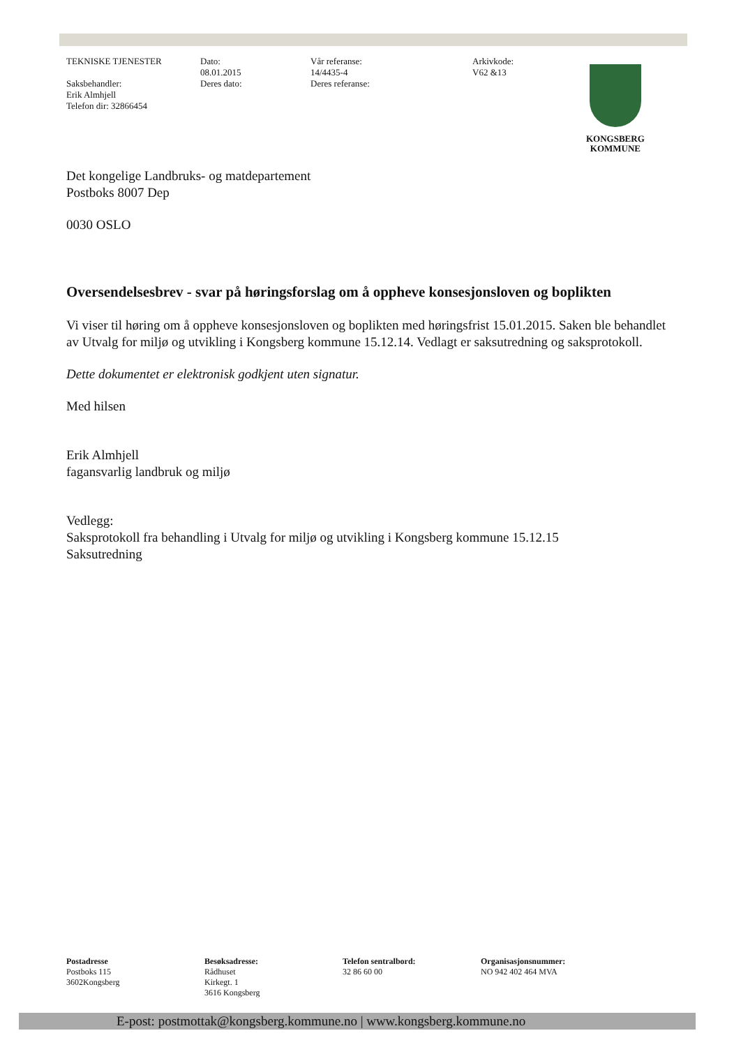TEKNISKE TJENESTER
Saksbehandler:
Erik Almhjell
Telefon dir: 32866454
Dato:
08.01.2015
Deres dato:
Vår referanse:
14/4435-4
Deres referanse:
Arkivkode:
V62 &13
KONGSBERG
KOMMUNE
Det kongelige Landbruks- og matdepartement
Postboks 8007 Dep
0030 OSLO
Oversendelsesbrev - svar på høringsforslag om å oppheve konsesjonsloven og boplikten
Vi viser til høring om å oppheve konsesjonsloven og boplikten med høringsfrist 15.01.2015. Saken ble behandlet av Utvalg for miljø og utvikling i Kongsberg kommune 15.12.14. Vedlagt er saksutredning og saksprotokoll.
Dette dokumentet er elektronisk godkjent uten signatur.
Med hilsen
Erik Almhjell
fagansvarlig landbruk og miljø
Vedlegg:
Saksprotokoll fra behandling i Utvalg for miljø og utvikling i Kongsberg kommune 15.12.15
Saksutredning
Postadresse
Postboks 115
3602Kongsberg
Besøksadresse:
Rådhuset
Kirkegt. 1
3616 Kongsberg
Telefon sentralbord:
32 86 60 00
Organisasjonsnummer:
NO 942 402 464 MVA
E-post: postmottak@kongsberg.kommune.no | www.kongsberg.kommune.no